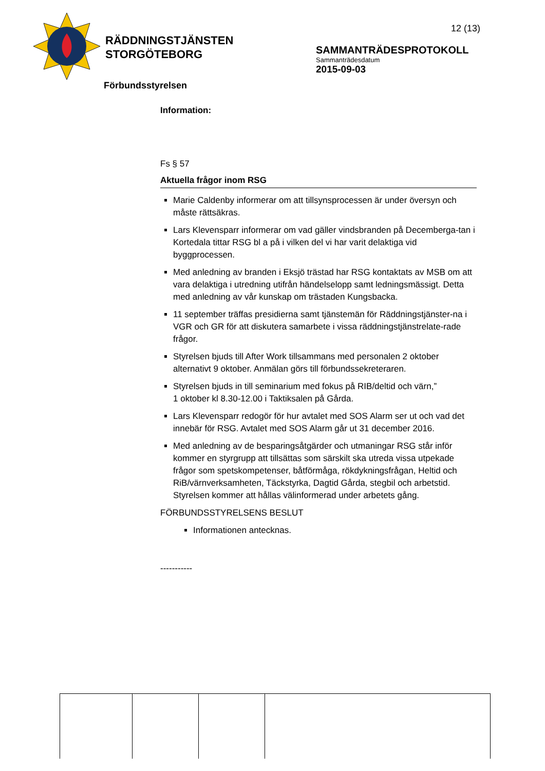RÄDDNINGSTJÄNSTEN
STORGÖTEBORG
12 (13)
SAMMANTRÄDESPROTOKOLL
Sammanträdesdatum
2015-09-03
Förbundsstyrelsen
Information:
Fs § 57
Aktuella frågor inom RSG
Marie Caldenby informerar om att tillsynsprocessen är under översyn och måste rättsäkras.
Lars Klevensparr informerar om vad gäller vindsbranden på Decemberga-tan i Kortedala tittar RSG bl a på i vilken del vi har varit delaktiga vid byggprocessen.
Med anledning av branden i Eksjö trästad har RSG kontaktats av MSB om att vara delaktiga i utredning utifrån händelselopp samt ledningsmässigt. Detta med anledning av vår kunskap om trästaden Kungsbacka.
11 september träffas presidierna samt tjänstemän för Räddningstjänster-na i VGR och GR för att diskutera samarbete i vissa räddningstjänstrelate-rade frågor.
Styrelsen bjuds till After Work tillsammans med personalen 2 oktober alternativt 9 oktober. Anmälan görs till förbundssekreteraren.
Styrelsen bjuds in till seminarium med fokus på RIB/deltid och värn,”
1 oktober kl 8.30-12.00 i Taktiksalen på Gårda.
Lars Klevensparr redogör för hur avtalet med SOS Alarm ser ut och vad det innebär för RSG. Avtalet med SOS Alarm går ut 31 december 2016.
Med anledning av de besparingsåtgärder och utmaningar RSG står inför kommer en styrgrupp att tillsättas som särskilt ska utreda vissa utpekade frågor som spetskompetenser, båtförmåga, rökdykningsfrågan, Heltid och RiB/värnverksamheten, Täckstyrka, Dagtid Gårda, stegbil och arbetstid. Styrelsen kommer att hållas välinformerad under arbetets gång.
FÖRBUNDSSTYRELSENS BESLUT
Informationen antecknas.
-----------